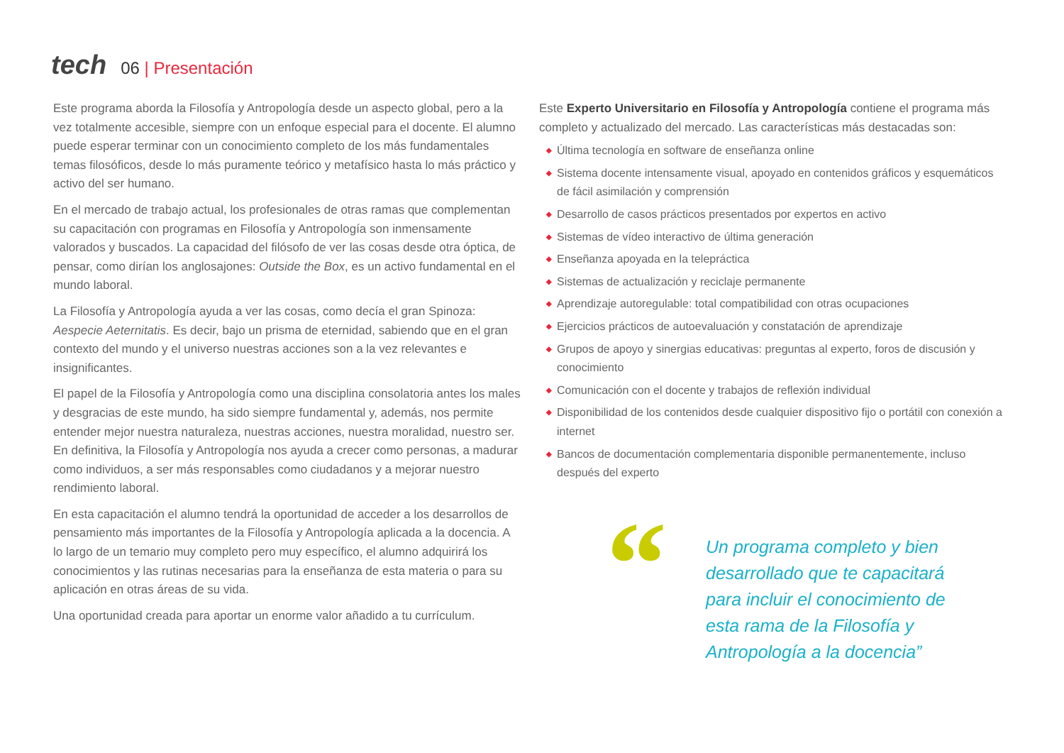tech
06 | Presentación
Este programa aborda la Filosofía y Antropología desde un aspecto global, pero a la vez totalmente accesible, siempre con un enfoque especial para el docente. El alumno puede esperar terminar con un conocimiento completo de los más fundamentales temas filosóficos, desde lo más puramente teórico y metafísico hasta lo más práctico y activo del ser humano.
En el mercado de trabajo actual, los profesionales de otras ramas que complementan su capacitación con programas en Filosofía y Antropología son inmensamente valorados y buscados. La capacidad del filósofo de ver las cosas desde otra óptica, de pensar, como dirían los anglosajones: Outside the Box, es un activo fundamental en el mundo laboral.
La Filosofía y Antropología ayuda a ver las cosas, como decía el gran Spinoza: Aespecie Aeternitatis. Es decir, bajo un prisma de eternidad, sabiendo que en el gran contexto del mundo y el universo nuestras acciones son a la vez relevantes e insignificantes.
El papel de la Filosofía y Antropología como una disciplina consolatoria antes los males y desgracias de este mundo, ha sido siempre fundamental y, además, nos permite entender mejor nuestra naturaleza, nuestras acciones, nuestra moralidad, nuestro ser. En definitiva, la Filosofía y Antropología nos ayuda a crecer como personas, a madurar como individuos, a ser más responsables como ciudadanos y a mejorar nuestro rendimiento laboral.
En esta capacitación el alumno tendrá la oportunidad de acceder a los desarrollos de pensamiento más importantes de la Filosofía y Antropología aplicada a la docencia. A lo largo de un temario muy completo pero muy específico, el alumno adquirirá los conocimientos y las rutinas necesarias para la enseñanza de esta materia o para su aplicación en otras áreas de su vida.
Una oportunidad creada para aportar un enorme valor añadido a tu currículum.
Este Experto Universitario en Filosofía y Antropología contiene el programa más completo y actualizado del mercado. Las características más destacadas son:
◆ Última tecnología en software de enseñanza online
◆ Sistema docente intensamente visual, apoyado en contenidos gráficos y esquemáticos de fácil asimilación y comprensión
◆ Desarrollo de casos prácticos presentados por expertos en activo
◆ Sistemas de vídeo interactivo de última generación
◆ Enseñanza apoyada en la telepráctica
◆ Sistemas de actualización y reciclaje permanente
◆ Aprendizaje autoregulable: total compatibilidad con otras ocupaciones
◆ Ejercicios prácticos de autoevaluación y constatación de aprendizaje
◆ Grupos de apoyo y sinergias educativas: preguntas al experto, foros de discusión y conocimiento
◆ Comunicación con el docente y trabajos de reflexión individual
◆ Disponibilidad de los contenidos desde cualquier dispositivo fijo o portátil con conexión a internet
◆ Bancos de documentación complementaria disponible permanentemente, incluso después del experto
“
Un programa completo y bien desarrollado que te capacitará para incluir el conocimiento de esta rama de la Filosofía y Antropología a la docencia”